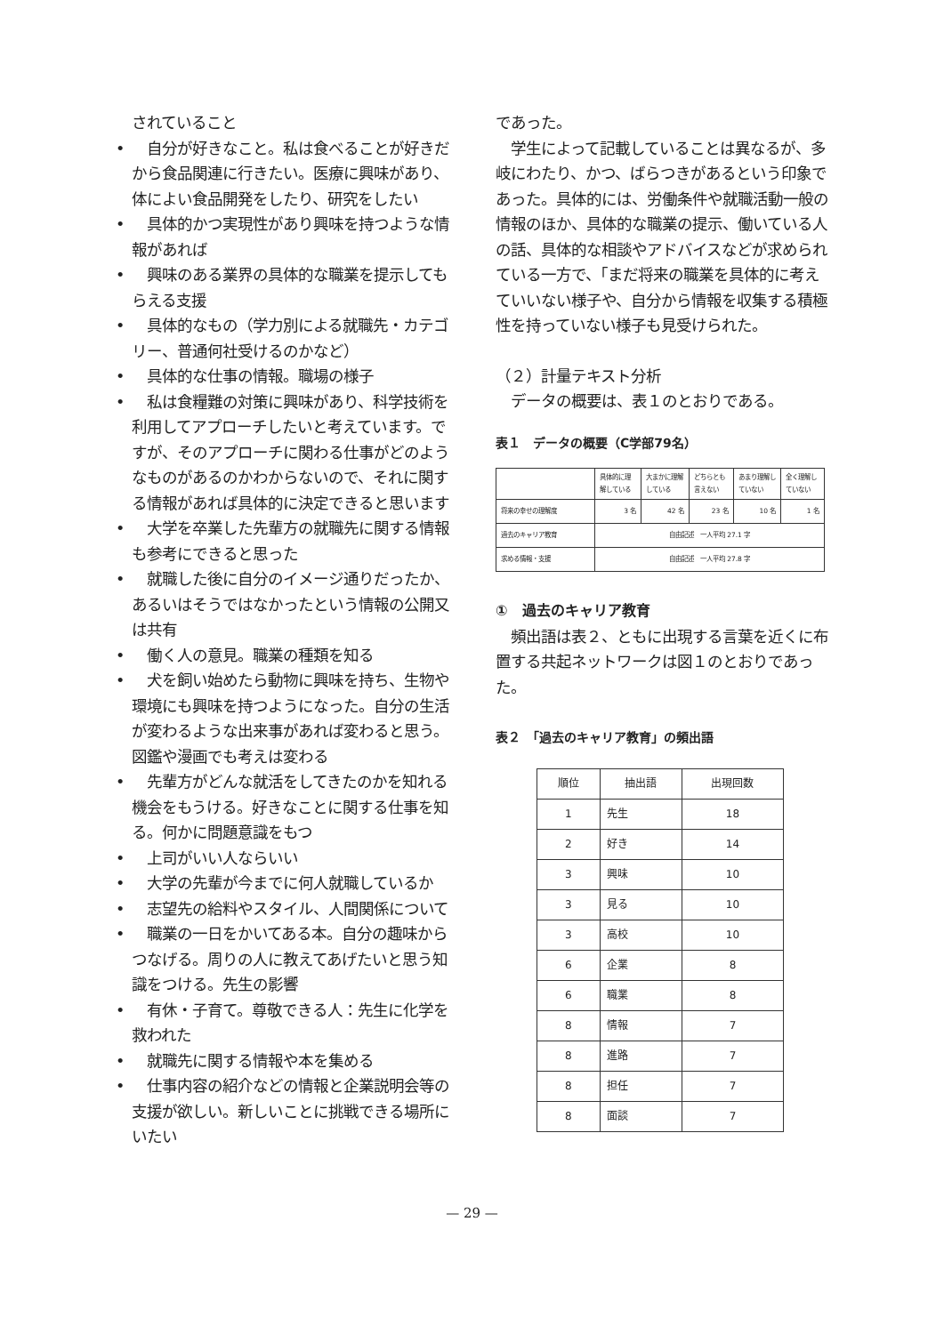されていること
• 　自分が好きなこと。私は食べることが好きだから食品関連に行きたい。医療に興味があり、体によい食品開発をしたり、研究をしたい
• 　具体的かつ実現性があり興味を持つような情報があれば
• 　興味のある業界の具体的な職業を提示してもらえる支援
• 　具体的なもの（学力別による就職先・カテゴリー、普通何社受けるのかなど）
• 　具体的な仕事の情報。職場の様子
• 　私は食糧難の対策に興味があり、科学技術を利用してアプローチしたいと考えています。ですが、そのアプローチに関わる仕事がどのようなものがあるのかわからないので、それに関する情報があれば具体的に決定できると思います
• 　大学を卒業した先輩方の就職先に関する情報も参考にできると思った
• 　就職した後に自分のイメージ通りだったか、あるいはそうではなかったという情報の公開又は共有
• 　働く人の意見。職業の種類を知る
• 　犬を飼い始めたら動物に興味を持ち、生物や環境にも興味を持つようになった。自分の生活が変わるような出来事があれば変わると思う。図鑑や漫画でも考えは変わる
• 　先輩方がどんな就活をしてきたのかを知れる機会をもうける。好きなことに関する仕事を知る。何かに問題意識をもつ
• 　上司がいい人ならいい
• 　大学の先輩が今までに何人就職しているか
• 　志望先の給料やスタイル、人間関係について
• 　職業の一日をかいてある本。自分の趣味からつなげる。周りの人に教えてあげたいと思う知識をつける。先生の影響
• 　有休・子育て。尊敬できる人：先生に化学を救われた
• 　就職先に関する情報や本を集める
• 　仕事内容の紹介などの情報と企業説明会等の支援が欲しい。新しいことに挑戦できる場所にいたい
であった。
　学生によって記載していることは異なるが、多岐にわたり、かつ、ばらつきがあるという印象であった。具体的には、労働条件や就職活動一般の情報のほか、具体的な職業の提示、働いている人の話、具体的な相談やアドバイスなどが求められている一方で、「まだ将来の職業を具体的に考えていいない様子や、自分から情報を収集する積極性を持っていない様子も見受けられた。
（２）計量テキスト分析
　データの概要は、表１のとおりである。
表１　データの概要（C学部79名）
| | 具体的に理解している | 大まかに理解している | どちらとも言えない | あまり理解していない | 全く理解していない |
| 将来の幸せの理解度 | 3 名 | 42 名 | 23 名 | 10 名 | 1 名 |
| 過去のキャリア教育 | 自由記述 一人平均 27.1 字 | | | | |
| 求める情報・支援 | 自由記述 一人平均 27.8 字 | | | | |
①　過去のキャリア教育
　頻出語は表２、ともに出現する言葉を近くに布置する共起ネットワークは図１のとおりであった。
表２　「過去のキャリア教育」の頻出語
| 順位 | 抽出語 | 出現回数 |
| 1 | 先生 | 18 |
| 2 | 好き | 14 |
| 3 | 興味 | 10 |
| 3 | 見る | 10 |
| 3 | 高校 | 10 |
| 6 | 企業 | 8 |
| 6 | 職業 | 8 |
| 8 | 情報 | 7 |
| 8 | 進路 | 7 |
| 8 | 担任 | 7 |
| 8 | 面談 | 7 |
— 29 —